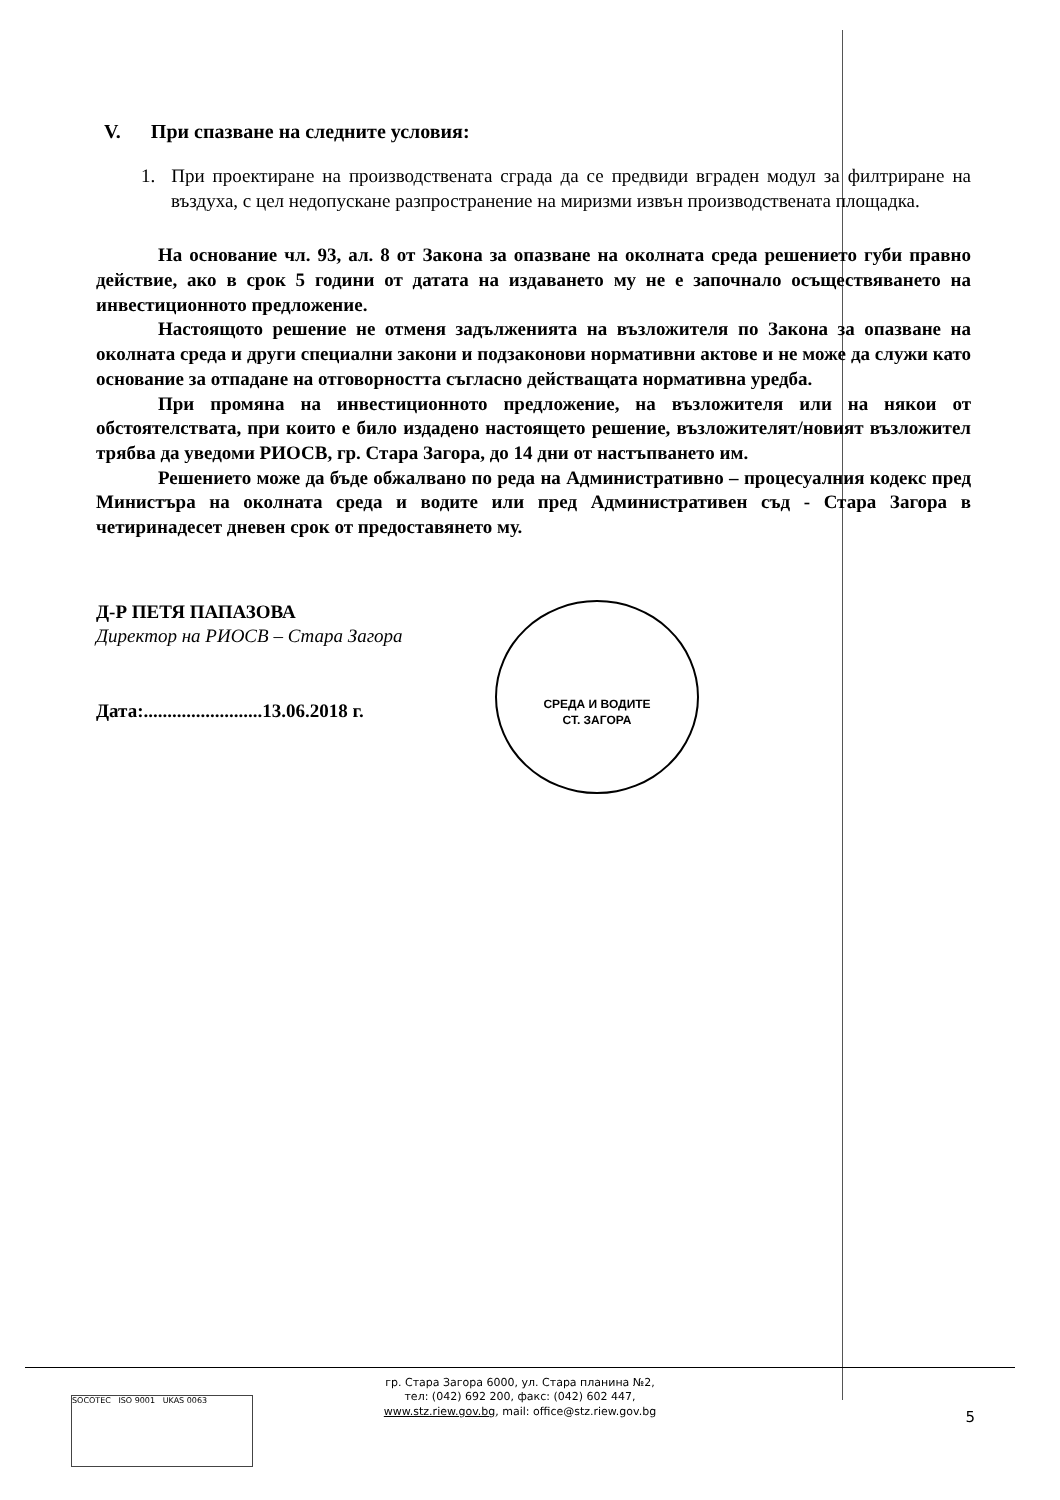V. При спазване на следните условия:
1. При проектиране на производствената сграда да се предвиди вграден модул за филтриране на въздуха, с цел недопускане разпространение на миризми извън производствената площадка.
На основание чл. 93, ал. 8 от Закона за опазване на околната среда решението губи правно действие, ако в срок 5 години от датата на издаването му не е започнало осъществяването на инвестиционното предложение.
Настоящото решение не отменя задълженията на възложителя по Закона за опазване на околната среда и други специални закони и подзаконови нормативни актове и не може да служи като основание за отпадане на отговорността съгласно действащата нормативна уредба.
При промяна на инвестиционното предложение, на възложителя или на някои от обстоятелствата, при които е било издадено настоящето решение, възложителят/новият възложител трябва да уведоми РИОСВ, гр. Стара Загора, до 14 дни от настъпването им.
Решението може да бъде обжалвано по реда на Административно – процесуалния кодекс пред Министъра на околната среда и водите или пред Административен съд - Стара Загора в четиринадесет дневен срок от предоставянето му.
Д-Р ПЕТЯ ПАПАЗОВА
Директор на РИОСВ – Стара Загора
Дата:.........................13.06.2018 г.
СРЕДА И ВОДИТЕ
СТ. ЗАГОРА
гр. Стара Загора 6000, ул. Стара планина №2,
тел: (042) 692 200, факс: (042) 602 447,
www.stz.riew.gov.bg, mail: office@stz.riew.gov.bg
SOCOTEC ISO 9001 UKAS 0063
5